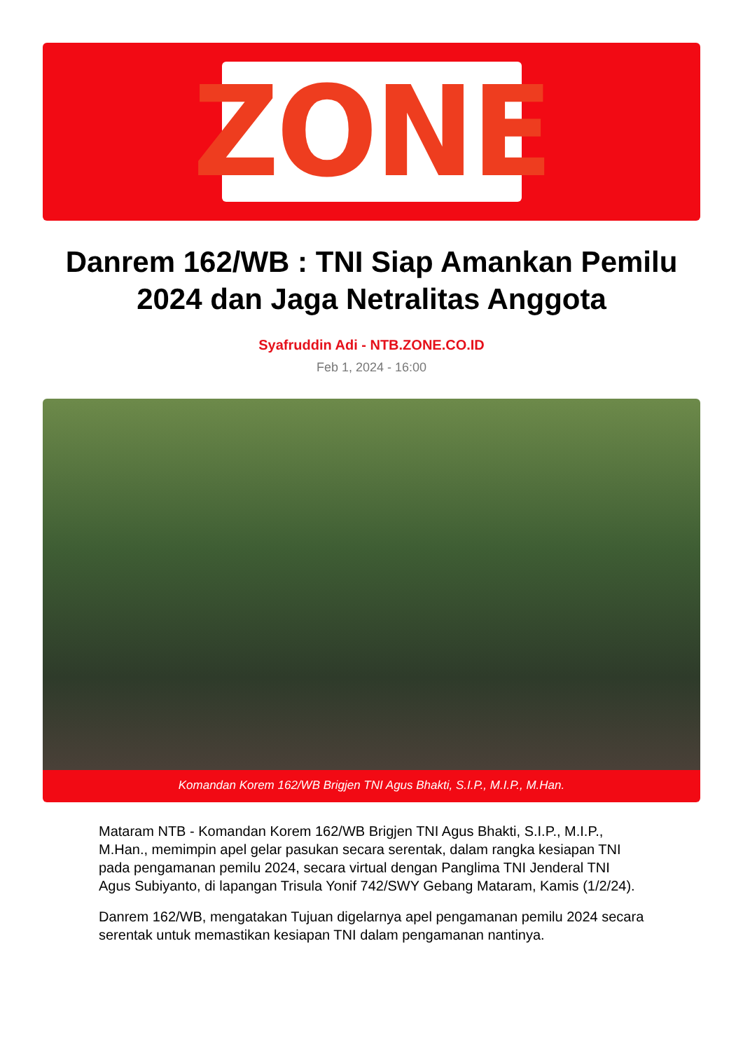ZONE
Danrem 162/WB : TNI Siap Amankan Pemilu 2024 dan Jaga Netralitas Anggota
Syafruddin Adi - NTB.ZONE.CO.ID
Feb 1, 2024 - 16:00
Komandan Korem 162/WB Brigjen TNI Agus Bhakti, S.I.P., M.I.P., M.Han.
Mataram NTB - Komandan Korem 162/WB Brigjen TNI Agus Bhakti, S.I.P., M.I.P., M.Han., memimpin apel gelar pasukan secara serentak, dalam rangka kesiapan TNI pada pengamanan pemilu 2024, secara virtual dengan Panglima TNI Jenderal TNI Agus Subiyanto, di lapangan Trisula Yonif 742/SWY Gebang Mataram, Kamis (1/2/24).
Danrem 162/WB, mengatakan Tujuan digelarnya apel pengamanan pemilu 2024 secara serentak untuk memastikan kesiapan TNI dalam pengamanan nantinya.